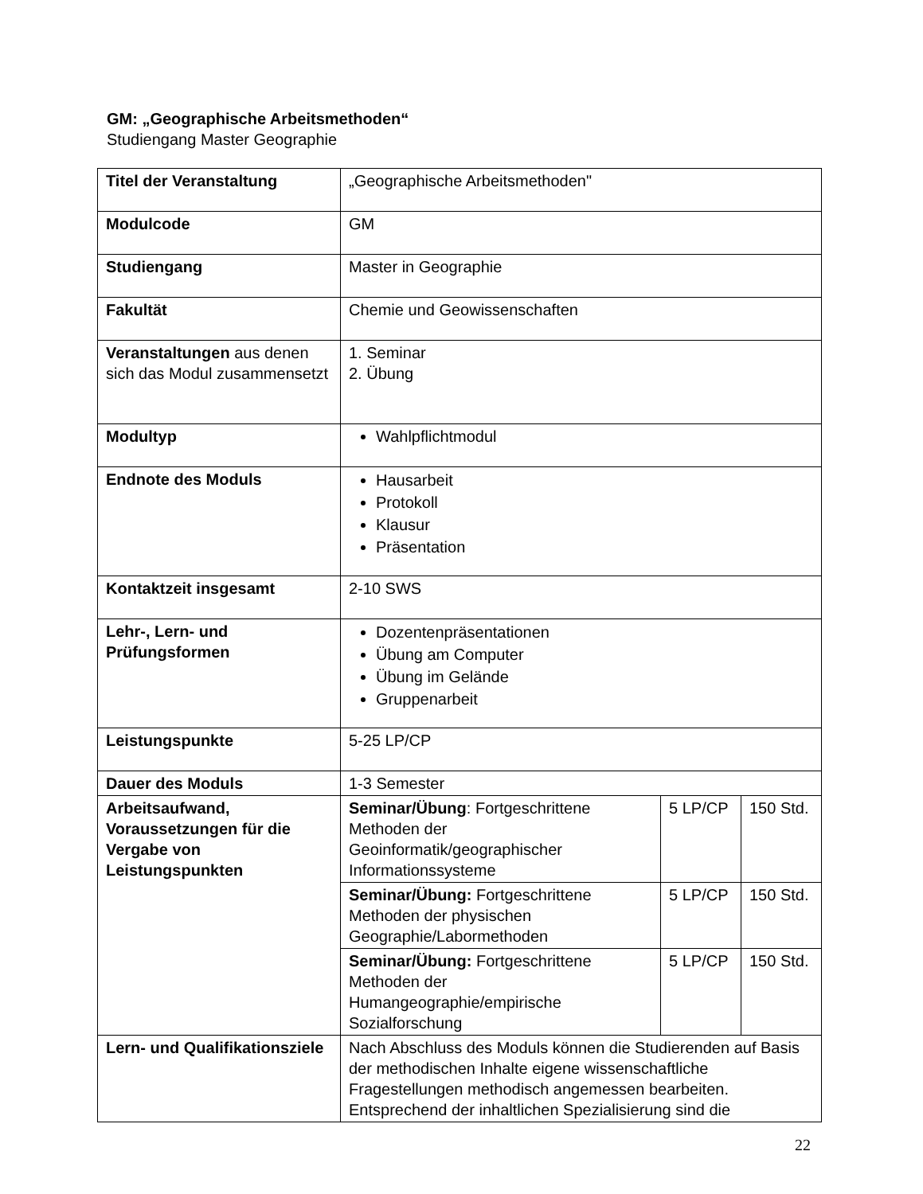GM: „Geographische Arbeitsmethoden“
Studiengang Master Geographie
| Titel der Veranstaltung | „Geographische Arbeitsmethoden" | | |
| Modulcode | GM | | |
| Studiengang | Master in Geographie | | |
| Fakultät | Chemie und Geowissenschaften | | |
| Veranstaltungen aus denen sich das Modul zusammensetzt | 1. Seminar 2. Übung | | |
| Modultyp | Wahlpflichtmodul | | |
| Endnote des Moduls | Hausarbeit Protokoll Klausur Präsentation | | |
| Kontaktzeit insgesamt | 2-10 SWS | | |
| Lehr-, Lern- und Prüfungsformen | Dozentenpräsentationen Übung am Computer Übung im Gelände Gruppenarbeit | | |
| Leistungspunkte | 5-25 LP/CP | | |
| Dauer des Moduls | 1-3 Semester | | |
| Arbeitsaufwand, Voraussetzungen für die Vergabe von Leistungspunkten | Seminar/Übung : Fortgeschrittene Methoden der Geoinformatik/geographischer Informationssysteme | 5 LP/CP | 150 Std. |
| | Seminar/Übung: Fortgeschrittene Methoden der physischen Geographie/Labormethoden | 5 LP/CP | 150 Std. |
| | Seminar/Übung: Fortgeschrittene Methoden der Humangeographie/empirische Sozialforschung | 5 LP/CP | 150 Std. |
| Lern- und Qualifikationsziele | Nach Abschluss des Moduls können die Studierenden auf Basis der methodischen Inhalte eigene wissenschaftliche Fragestellungen methodisch angemessen bearbeiten. Entsprechend der inhaltlichen Spezialisierung sind die | | |
22